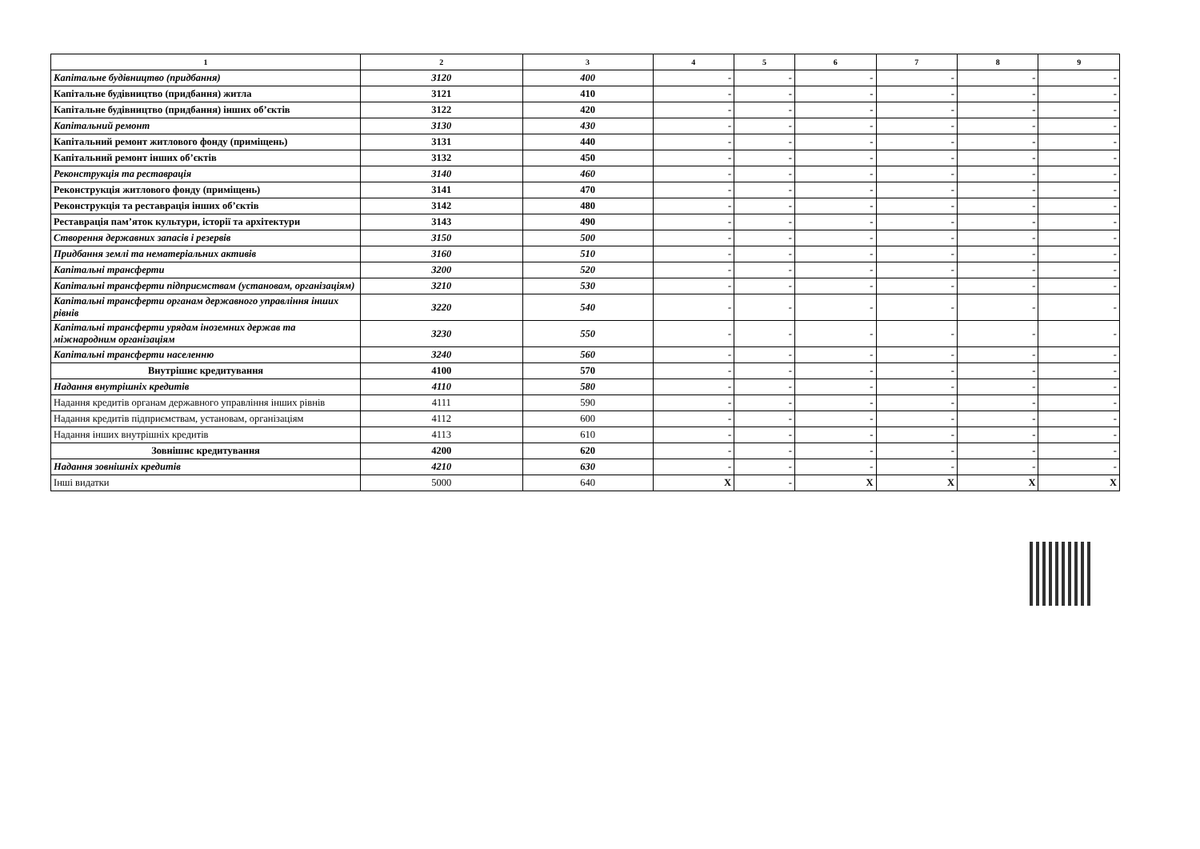| 1 | 2 | 3 | 4 | 5 | 6 | 7 | 8 | 9 |
| --- | --- | --- | --- | --- | --- | --- | --- | --- |
| Капітальне будівництво (придбання) | 3120 | 400 | - | - | - | - | - | - |
| Капітальне будівництво (придбання) житла | 3121 | 410 | - | - | - | - | - | - |
| Капітальне будівництво (придбання) інших об’єктів | 3122 | 420 | - | - | - | - | - | - |
| Капітальний ремонт | 3130 | 430 | - | - | - | - | - | - |
| Капітальний ремонт житлового фонду (приміщень) | 3131 | 440 | - | - | - | - | - | - |
| Капітальний ремонт інших об’єктів | 3132 | 450 | - | - | - | - | - | - |
| Реконструкція та реставрація | 3140 | 460 | - | - | - | - | - | - |
| Реконструкція житлового фонду (приміщень) | 3141 | 470 | - | - | - | - | - | - |
| Реконструкція та реставрація інших об’єктів | 3142 | 480 | - | - | - | - | - | - |
| Реставрація пам’яток культури, історії та архітектури | 3143 | 490 | - | - | - | - | - | - |
| Створення державних запасів і резервів | 3150 | 500 | - | - | - | - | - | - |
| Придбання землі та нематеріальних активів | 3160 | 510 | - | - | - | - | - | - |
| Капітальні трансферти | 3200 | 520 | - | - | - | - | - | - |
| Капітальні трансферти підприємствам (установам, організаціям) | 3210 | 530 | - | - | - | - | - | - |
| Капітальні трансферти органам державного управління інших рівнів | 3220 | 540 | - | - | - | - | - | - |
| Капітальні трансферти урядам іноземних держав та міжнародним організаціям | 3230 | 550 | - | - | - | - | - | - |
| Капітальні трансферти населенню | 3240 | 560 | - | - | - | - | - | - |
| Внутрішнє кредитування | 4100 | 570 | - | - | - | - | - | - |
| Надання внутрішніх кредитів | 4110 | 580 | - | - | - | - | - | - |
| Надання кредитів органам державного управління інших рівнів | 4111 | 590 | - | - | - | - | - | - |
| Надання кредитів підприємствам, установам, організаціям | 4112 | 600 | - | - | - | - | - | - |
| Надання інших внутрішніх кредитів | 4113 | 610 | - | - | - | - | - | - |
| Зовнішнє кредитування | 4200 | 620 | - | - | - | - | - | - |
| Надання зовнішніх кредитів | 4210 | 630 | - | - | - | - | - | - |
| Інші видатки | 5000 | 640 | X | - | X | X | X | X |